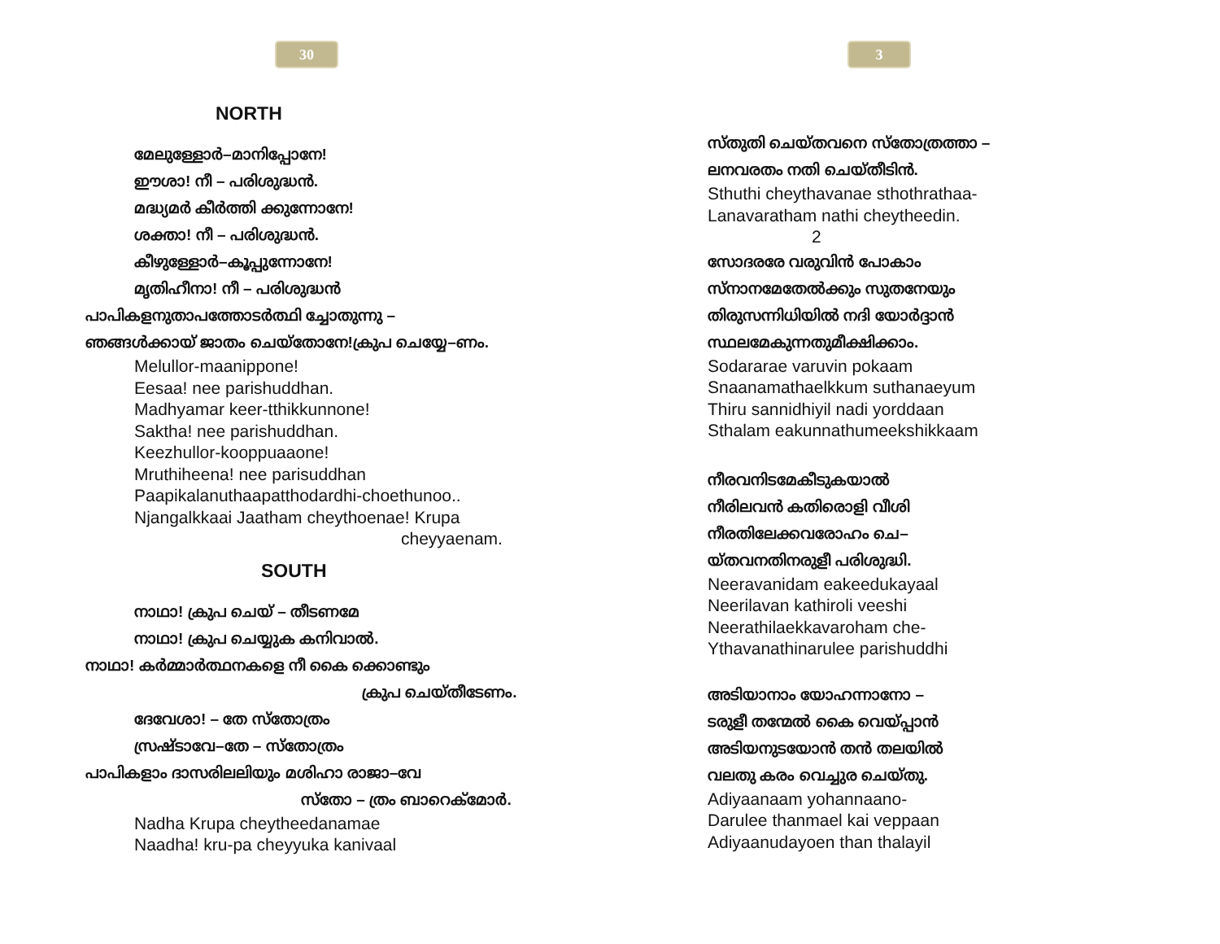30
NORTH
മേലുള്ളോർ–മാനിപ്പോനേ!
ഈശാ! നീ – പരിശുദ്ധൻ.
മദ്ധ്യമർ കീർത്തി ക്കുന്നോനേ!
ശക്താ! നീ – പരിശുദ്ധൻ.
കീഴുള്ളോർ–കൂപ്പുന്നോനേ!
മൃതിഹീനാ! നീ – പരിശുദ്ധൻ
പാപികളനുതാപത്തോടർത്ഥി ച്ചോതുന്നു –
ഞങ്ങൾക്കായ് ജാതം ചെയ്തോനേ!ക്രുപ ചെയ്യേ–ണം.
Melullor-maanippone!
Eesaa! nee parishuddhan.
Madhyamar keer-tthikkunnone!
Saktha! nee parishuddhan.
Keezhullor-kooppuaaone!
Mruthiheena! nee parisuddhan
Paapikalanuthaapatthodardhi-choethunoo..
Njangalkkaai Jaatham cheythoenae! Krupa
cheyyaenam.
SOUTH
നാഥാ! ക്രുപ ചെയ് – തീടണമേ
നാഥാ! ക്രുപ ചെയ്യുക കനിവാൽ.
നാഥാ! കർമ്മാർത്ഥനകളെ നീ കൈ ക്കൊണ്ടും
ക്രുപ ചെയ്തീടേണം.
ദേവേശാ! – തേ സ്തോത്രം
സ്രഷ്ടാവേ–തേ – സ്തോത്രം
പാപികളാം ദാസരിലലിയും മശിഹാ രാജാ–വേ
സ്തോ – ത്രം ബാറെക്മോർ.
Nadha Krupa cheytheedanamae
Naadha! kru-pa cheyyuka kanivaal
3
സ്തുതി ചെയ്തവനെ സ്തോത്രത്താ –
ലനവരതം നതി ചെയ്തീടിൻ.
Sthuthi cheythavanae sthothrathaa-
Lanavaratham nathi cheytheedin.
2
സോദരരേ വരുവിൻ പോകാം
സ്നാനമേതേൽക്കും സുതനേയും
തിരുസന്നിധിയിൽ നദി യോർദ്ദാൻ
സ്ഥലമേകുന്നതുമീക്ഷിക്കാം.
Sodararae varuvin pokaam
Snaanamathaelkkum suthanaeyum
Thiru sannidhiyil nadi yorddaan
Sthalam eakunnathumeekshikkaam
നീരവനിടമേകീടുകയാൽ
നീരിലവൻ കതിരൊളി വീശി
നീരതിലേക്കവരോഹം ചെ–
യ്തവനതിനരുളീ പരിശുദ്ധി.
Neeravanidam eakeedukayaal
Neerilavan kathiroli veeshi
Neerathilaekkavaroham che-
Ythavanathinarulee parishuddhi
അടിയാനാം യോഹന്നാനോ –
ടരുളീ തന്മേൽ കൈ വെയ്പ്പാൻ
അടിയനുടയോൻ തൻ തലയിൽ
വലതു കരം വെച്ചുര ചെയ്തു.
Adiyaanaam yohannaano-
Darulee thanmael kai veppaan
Adiyaanudayoen than thalayil